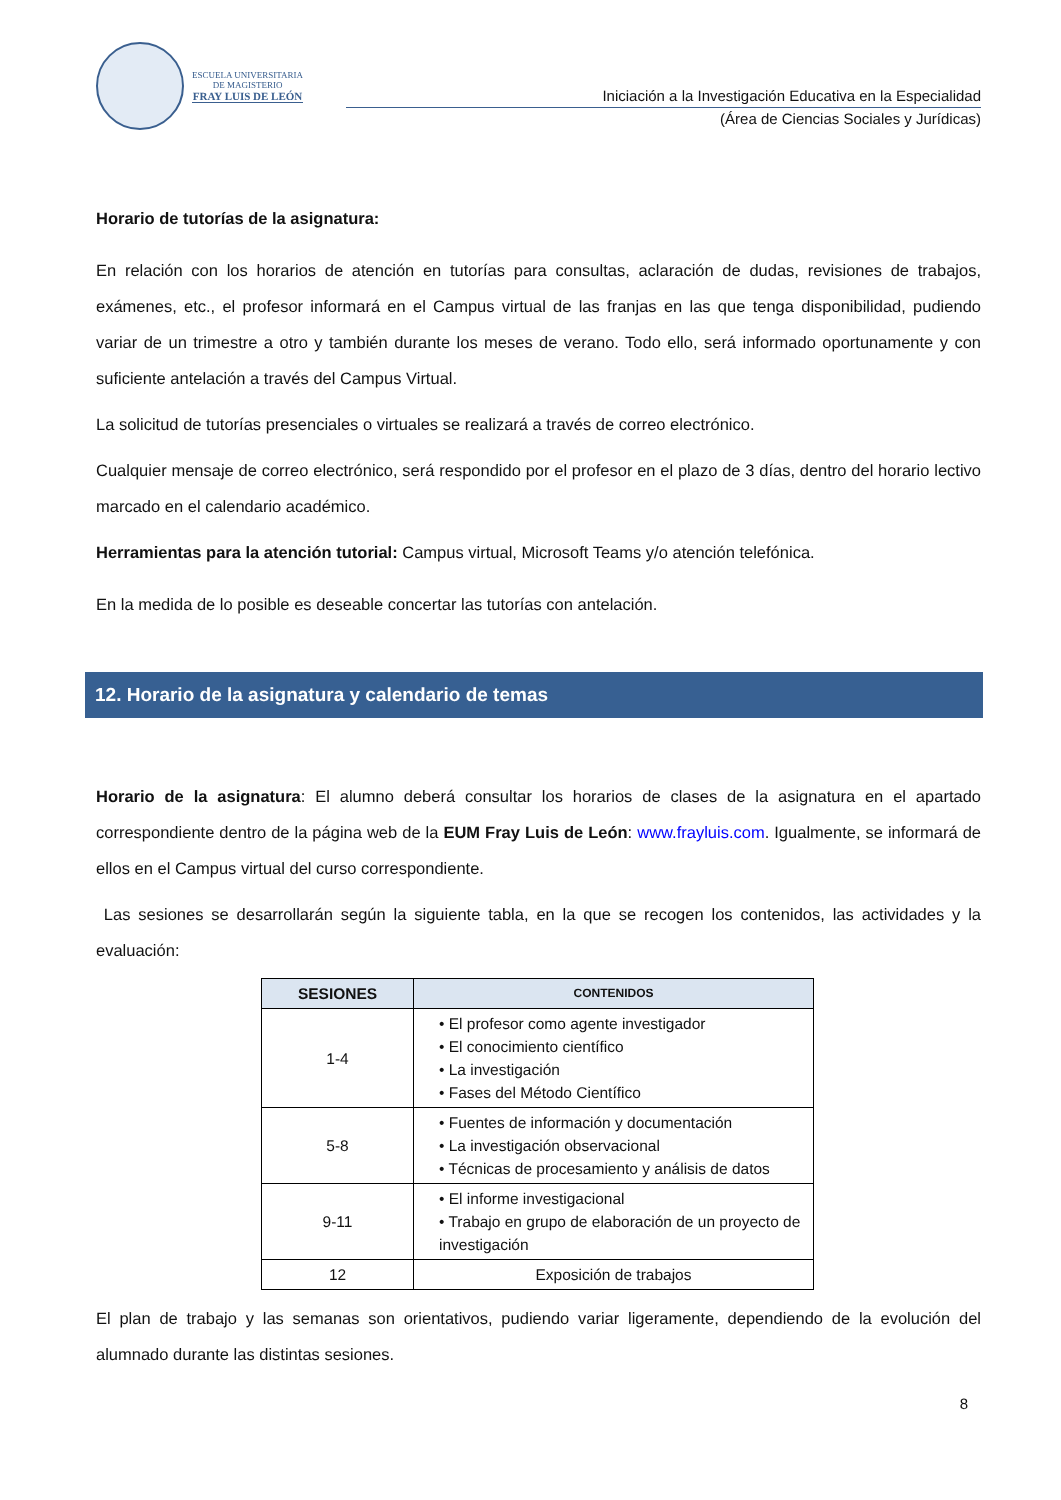ESCUELA UNIVERSITARIA
DE MAGISTERIO
FRAY LUIS DE LEÓN
Iniciación a la Investigación Educativa en la Especialidad
(Área de Ciencias Sociales y Jurídicas)
Horario de tutorías de la asignatura:
En relación con los horarios de atención en tutorías para consultas, aclaración de dudas, revisiones de trabajos, exámenes, etc., el profesor informará en el Campus virtual de las franjas en las que tenga disponibilidad, pudiendo variar de un trimestre a otro y también durante los meses de verano. Todo ello, será informado oportunamente y con suficiente antelación a través del Campus Virtual.
La solicitud de tutorías presenciales o virtuales se realizará a través de correo electrónico.
Cualquier mensaje de correo electrónico, será respondido por el profesor en el plazo de 3 días, dentro del horario lectivo marcado en el calendario académico.
Herramientas para la atención tutorial: Campus virtual, Microsoft Teams y/o atención telefónica.
En la medida de lo posible es deseable concertar las tutorías con antelación.
12. Horario de la asignatura y calendario de temas
Horario de la asignatura: El alumno deberá consultar los horarios de clases de la asignatura en el apartado correspondiente dentro de la página web de la EUM Fray Luis de León: www.frayluis.com. Igualmente, se informará de ellos en el Campus virtual del curso correspondiente.
Las sesiones se desarrollarán según la siguiente tabla, en la que se recogen los contenidos, las actividades y la evaluación:
| SESIONES | CONTENIDOS |
| --- | --- |
| 1-4 | • El profesor como agente investigador • El conocimiento científico • La investigación • Fases del Método Científico |
| 5-8 | • Fuentes de información y documentación • La investigación observacional • Técnicas de procesamiento y análisis de datos |
| 9-11 | • El informe investigacional • Trabajo en grupo de elaboración de un proyecto de investigación |
| 12 | Exposición de trabajos |
El plan de trabajo y las semanas son orientativos, pudiendo variar ligeramente, dependiendo de la evolución del alumnado durante las distintas sesiones.
8